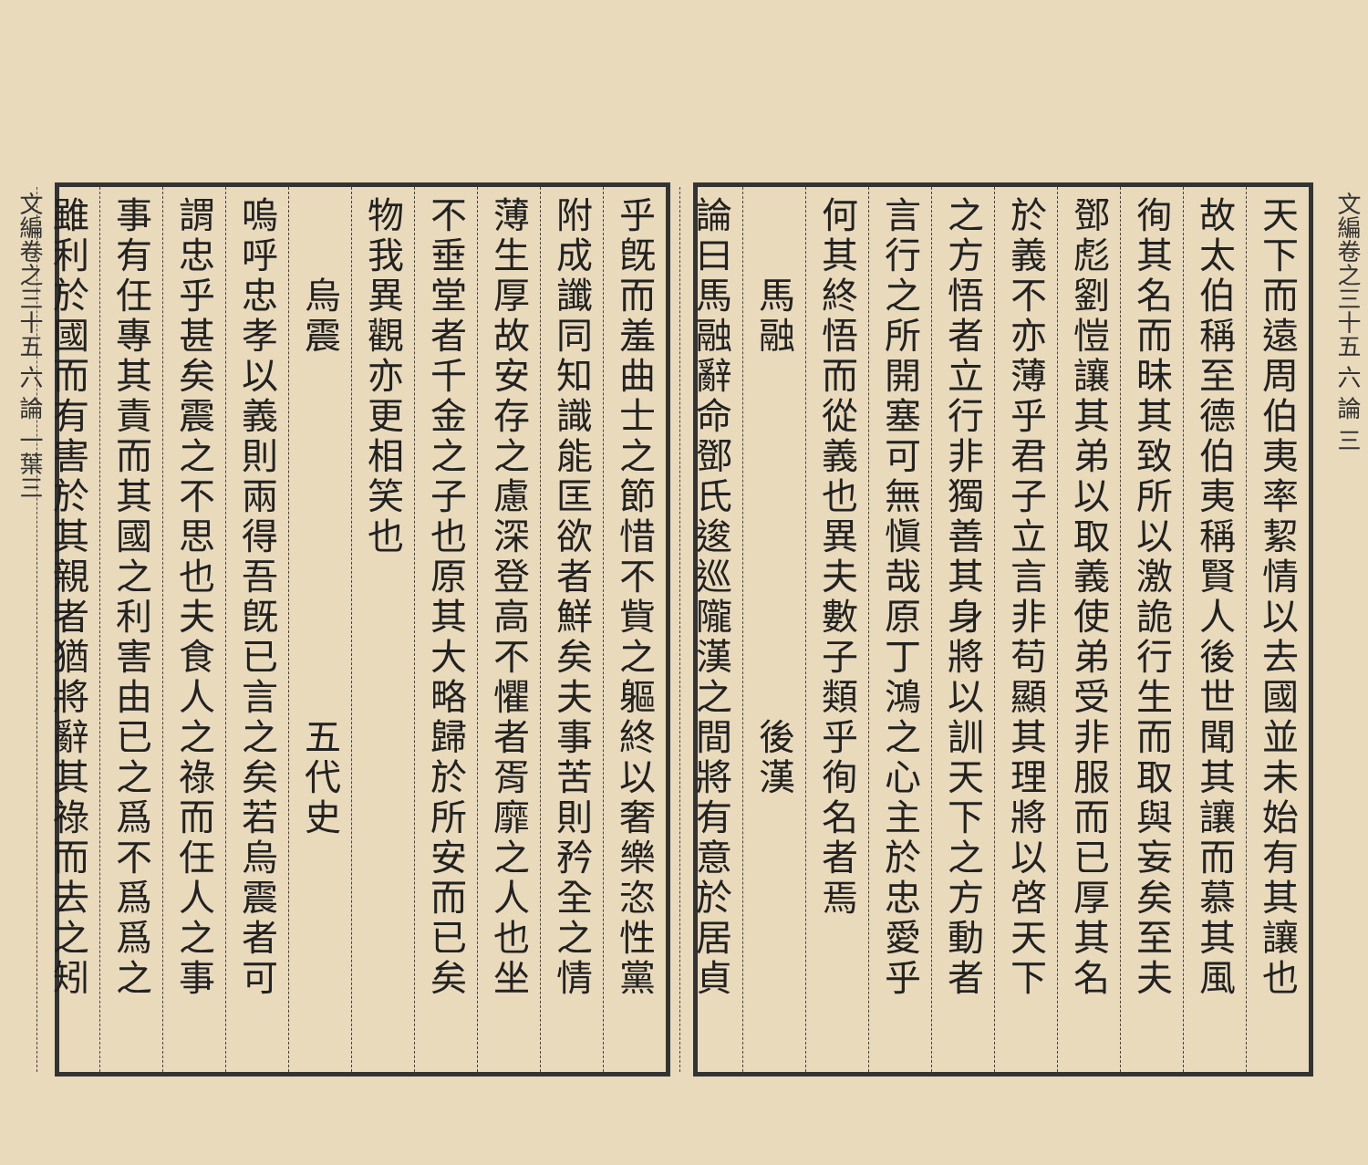文編卷之三十五 六 論 一葉三
乎旣而羞曲士之節惜不貲之軀終以奢樂恣性黨
附成讖同知識能匡欲者鮮矣夫事苦則矜全之情
薄生厚故安存之慮深登高不懼者胥靡之人也坐
不垂堂者千金之子也原其大略歸於所安而已矣
物我異觀亦更相笑也
　　烏震　　　　　　　　　五代史
嗚呼忠孝以義則兩得吾旣已言之矣若烏震者可
謂忠乎甚矣震之不思也夫食人之祿而任人之事
事有任專其責而其國之利害由已之爲不爲爲之
雖利於國而有害於其親者猶將辭其祿而去之矧
文編卷之三十五 六 論 三
天下而遠周伯夷率絜情以去國並未始有其讓也
故太伯稱至德伯夷稱賢人後世聞其讓而慕其風
徇其名而昧其致所以激詭行生而取與妄矣至夫
鄧彪劉愷讓其弟以取義使弟受非服而已厚其名
於義不亦薄乎君子立言非苟顯其理將以啓天下
之方悟者立行非獨善其身將以訓天下之方動者
言行之所開塞可無愼哉原丁鴻之心主於忠愛乎
何其終悟而從義也異夫數子類乎徇名者焉
　　馬融　　　　　　　　　後漢
論曰馬融辭命鄧氏逡巡隴漢之間將有意於居貞